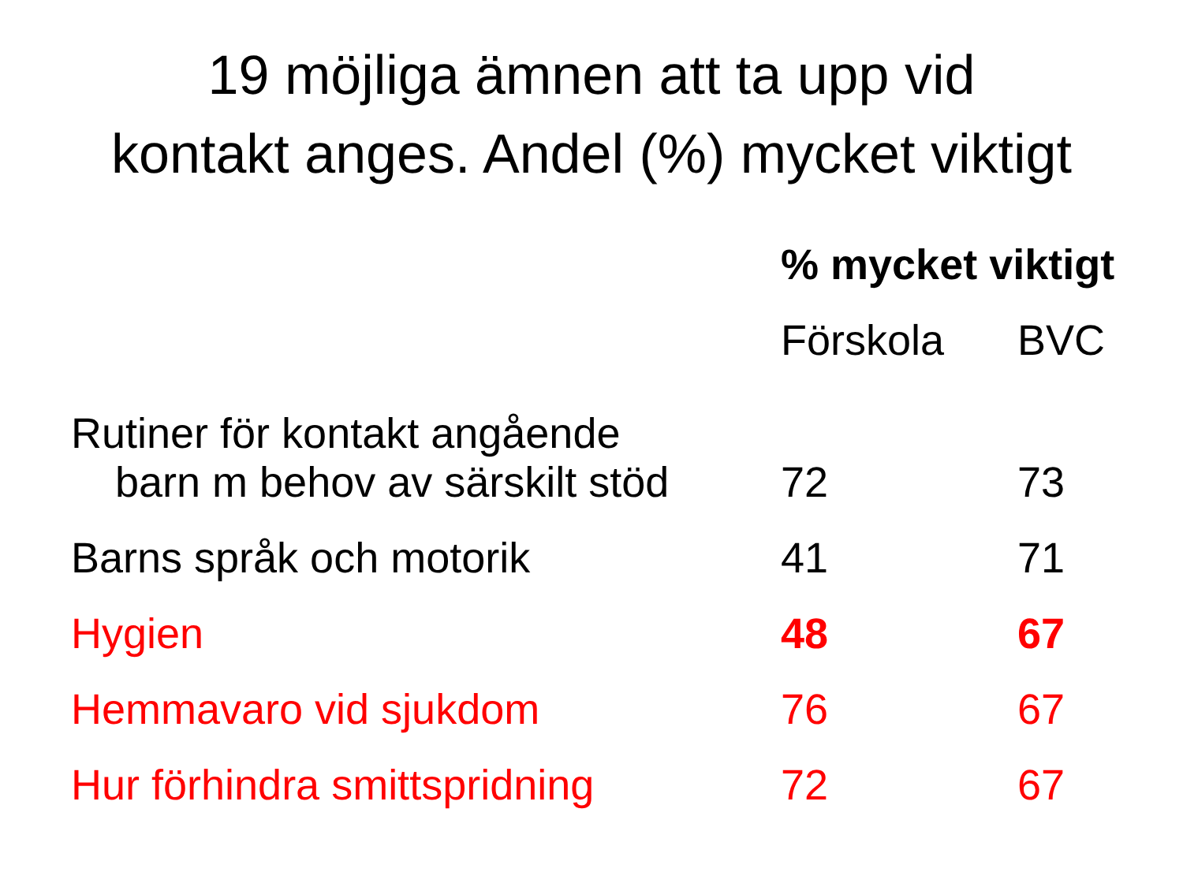19 möjliga ämnen att ta upp vid
kontakt anges. Andel (%) mycket viktigt
| | % mycket viktigt | |
| --- | --- | --- |
| | Förskola | BVC |
| Rutiner för kontakt angående barn m behov av särskilt stöd | 72 | 73 |
| Barns språk och motorik | 41 | 71 |
| Hygien | 48 | 67 |
| Hemmavaro vid sjukdom | 76 | 67 |
| Hur förhindra smittspridning | 72 | 67 |